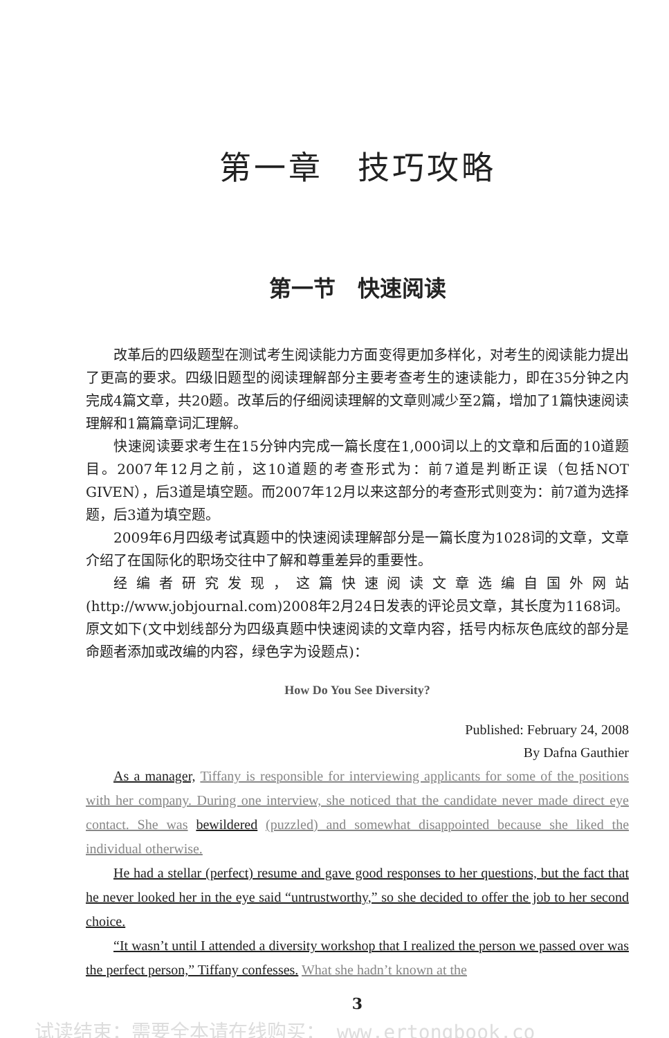第一章　技巧攻略
第一节　快速阅读
改革后的四级题型在测试考生阅读能力方面变得更加多样化，对考生的阅读能力提出了更高的要求。四级旧题型的阅读理解部分主要考查考生的速读能力，即在35分钟之内完成4篇文章，共20题。改革后的仔细阅读理解的文章则减少至2篇，增加了1篇快速阅读理解和1篇篇章词汇理解。
快速阅读要求考生在15分钟内完成一篇长度在1,000词以上的文章和后面的10道题目。2007年12月之前，这10道题的考查形式为：前7道是判断正误（包括NOT GIVEN），后3道是填空题。而2007年12月以来这部分的考查形式则变为：前7道为选择题，后3道为填空题。
2009年6月四级考试真题中的快速阅读理解部分是一篇长度为1028词的文章，文章介绍了在国际化的职场交往中了解和尊重差异的重要性。
经编者研究发现，这篇快速阅读文章选编自国外网站(http://www.jobjournal.com)2008年2月24日发表的评论员文章，其长度为1168词。原文如下(文中划线部分为四级真题中快速阅读的文章内容，括号内标灰色底纹的部分是命题者添加或改编的内容，绿色字为设题点)：
How Do You See Diversity?
Published: February 24, 2008
By Dafna Gauthier
As a manager, Tiffany is responsible for interviewing applicants for some of the positions with her company. During one interview, she noticed that the candidate never made direct eye contact. She was bewildered (puzzled) and somewhat disappointed because she liked the individual otherwise.
He had a stellar (perfect) resume and gave good responses to her questions, but the fact that he never looked her in the eye said “untrustworthy,” so she decided to offer the job to her second choice.
“It wasn’t until I attended a diversity workshop that I realized the person we passed over was the perfect person,” Tiffany confesses. What she hadn’t known at the
3
试读结束：需要全本请在线购买： www.ertongbook.co